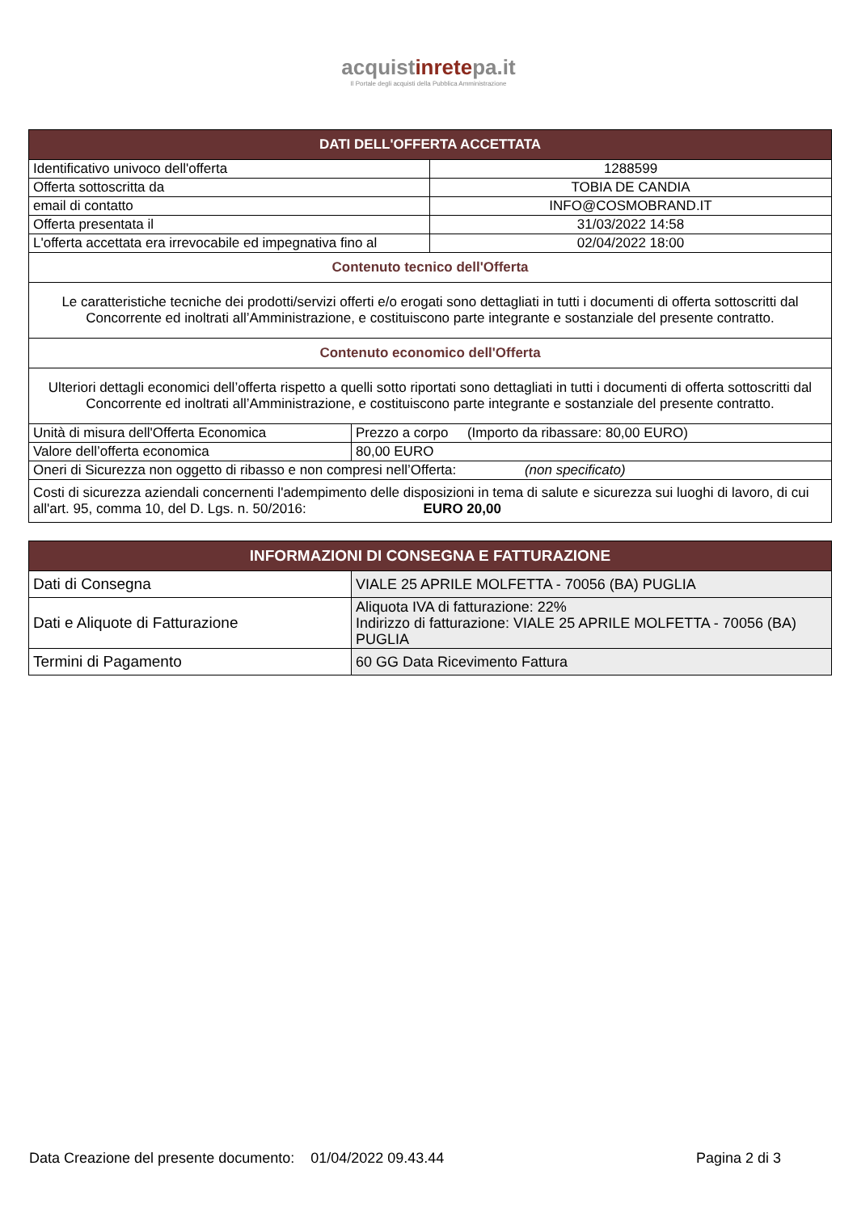acquistinretepa.it
Il Portale degli acquisti della Pubblica Amministrazione
| DATI DELL'OFFERTA ACCETTATA | |
| --- | --- |
| Identificativo univoco dell'offerta | 1288599 |
| Offerta sottoscritta da | TOBIA DE CANDIA |
| email di contatto | INFO@COSMOBRAND.IT |
| Offerta presentata il | 31/03/2022 14:58 |
| L'offerta accettata era irrevocabile ed impegnativa fino al | 02/04/2022 18:00 |
| Contenuto tecnico dell'Offerta | |
| Le caratteristiche tecniche dei prodotti/servizi offerti e/o erogati sono dettagliati in tutti i documenti di offerta sottoscritti dal Concorrente ed inoltrati all’Amministrazione, e costituiscono parte integrante e sostanziale del presente contratto. | |
| Contenuto economico dell'Offerta | |
| Ulteriori dettagli economici dell’offerta rispetto a quelli sotto riportati sono dettagliati in tutti i documenti di offerta sottoscritti dal Concorrente ed inoltrati all’Amministrazione, e costituiscono parte integrante e sostanziale del presente contratto. | |
| Unità di misura dell'Offerta Economica | Prezzo a corpo (Importo da ribassare: 80,00 EURO) |
| Valore dell’offerta economica | 80,00 EURO |
| Oneri di Sicurezza non oggetto di ribasso e non compresi nell’Offerta: (non specificato) | |
| Costi di sicurezza aziendali concernenti l'adempimento delle disposizioni in tema di salute e sicurezza sui luoghi di lavoro, di cui all'art. 95, comma 10, del D. Lgs. n. 50/2016: EURO 20,00 | |
| INFORMAZIONI DI CONSEGNA E FATTURAZIONE | |
| --- | --- |
| Dati di Consegna | VIALE 25 APRILE MOLFETTA - 70056 (BA) PUGLIA |
| Dati e Aliquote di Fatturazione | Aliquota IVA di fatturazione: 22% Indirizzo di fatturazione: VIALE 25 APRILE MOLFETTA - 70056 (BA) PUGLIA |
| Termini di Pagamento | 60 GG Data Ricevimento Fattura |
Data Creazione del presente documento: 01/04/2022 09.43.44 Pagina 2 di 3